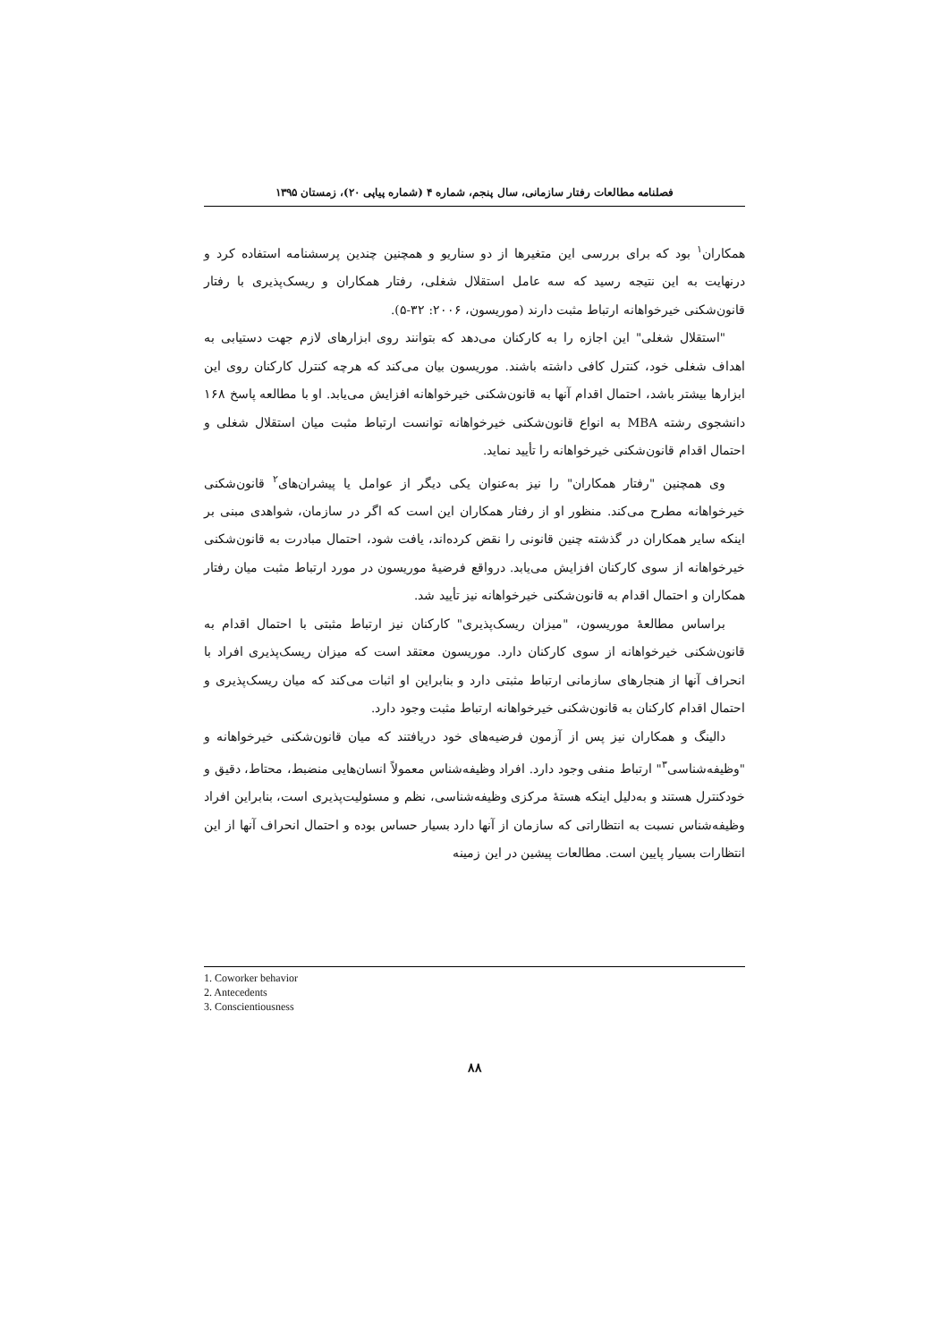فصلنامه مطالعات رفتار سازمانی، سال پنجم، شماره ۴ (شماره پیاپی ۲۰)، زمستان ۱۳۹۵
همکاران<sup>۱</sup> بود که برای بررسی این متغیرها از دو سناریو و همچنین چندین پرسشنامه استفاده کرد و درنهایت به این نتیجه رسید که سه عامل استقلال شغلی، رفتار همکاران و ریسک‌پذیری با رفتار قانون‌شکنی خیرخواهانه ارتباط مثبت دارند (موریسون، ۲۰۰۶: ۳۲-۵).
"استقلال شغلی" این اجازه را به کارکنان می‌دهد که بتوانند روی ابزارهای لازم جهت دستیابی به اهداف شغلی خود، کنترل کافی داشته باشند. موریسون بیان می‌کند که هرچه کنترل کارکنان روی این ابزارها بیشتر باشد، احتمال اقدام آنها به قانون‌شکنی خیرخواهانه افزایش می‌یابد. او با مطالعه پاسخ ۱۶۸ دانشجوی رشته MBA به انواع قانون‌شکنی خیرخواهانه توانست ارتباط مثبت میان استقلال شغلی و احتمال اقدام قانون‌شکنی خیرخواهانه را تأیید نماید.
وی همچنین "رفتار همکاران" را نیز به‌عنوان یکی دیگر از عوامل یا پیشران‌های<sup>۲</sup> قانون‌شکنی خیرخواهانه مطرح می‌کند. منظور او از رفتار همکاران این است که اگر در سازمان، شواهدی مبنی بر اینکه سایر همکاران در گذشته چنین قانونی را نقض کرده‌اند، یافت شود، احتمال مبادرت به قانون‌شکنی خیرخواهانه از سوی کارکنان افزایش می‌یابد. درواقع فرضیهٔ موریسون در مورد ارتباط مثبت میان رفتار همکاران و احتمال اقدام به قانون‌شکنی خیرخواهانه نیز تأیید شد.
براساس مطالعهٔ موریسون، "میزان ریسک‌پذیری" کارکنان نیز ارتباط مثبتی با احتمال اقدام به قانون‌شکنی خیرخواهانه از سوی کارکنان دارد. موریسون معتقد است که میزان ریسک‌پذیری افراد با انحراف آنها از هنجارهای سازمانی ارتباط مثبتی دارد و بنابراین او اثبات می‌کند که میان ریسک‌پذیری و احتمال اقدام کارکنان به قانون‌شکنی خیرخواهانه ارتباط مثبت وجود دارد.
دالینگ و همکاران نیز پس از آزمون فرضیه‌های خود دریافتند که میان قانون‌شکنی خیرخواهانه و "وظیفه‌شناسی<sup>۳</sup>" ارتباط منفی وجود دارد. افراد وظیفه‌شناس معمولاً انسان‌هایی منضبط، محتاط، دقیق و خودکنترل هستند و به‌دلیل اینکه هستهٔ مرکزی وظیفه‌شناسی، نظم و مسئولیت‌پذیری است، بنابراین افراد وظیفه‌شناس نسبت به انتظاراتی که سازمان از آنها دارد بسیار حساس بوده و احتمال انحراف آنها از این انتظارات بسیار پایین است. مطالعات پیشین در این زمینه
1. Coworker behavior
2. Antecedents
3. Conscientiousness
۸۸